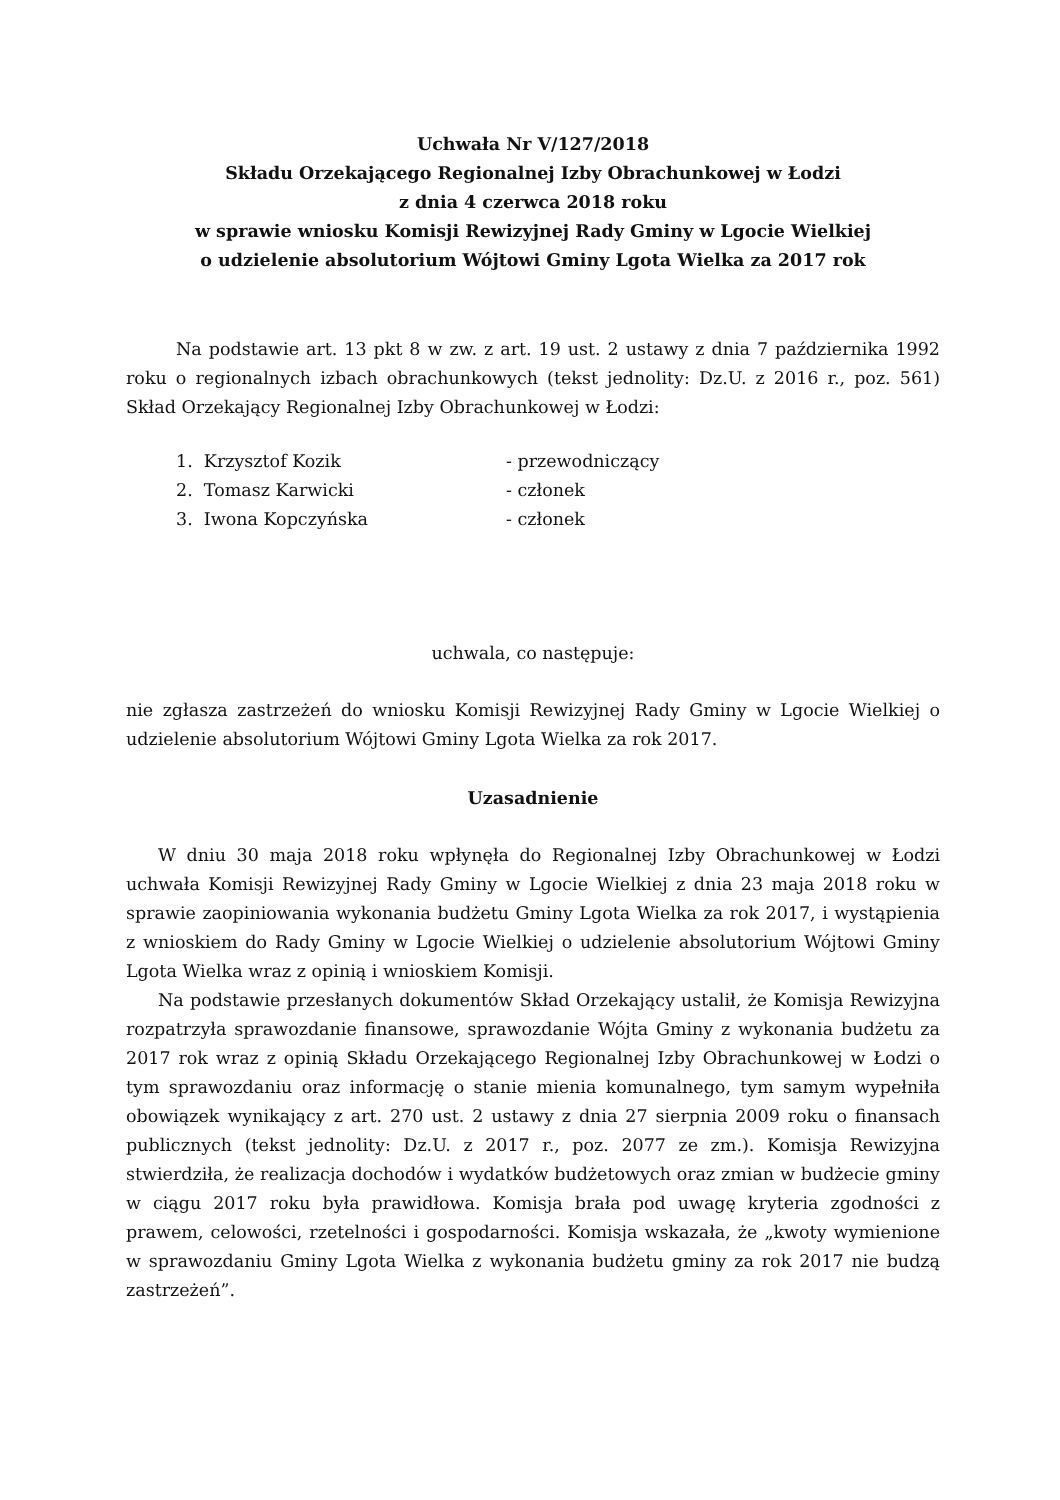Uchwała Nr V/127/2018
Składu Orzekającego Regionalnej Izby Obrachunkowej w Łodzi
z dnia 4 czerwca 2018 roku
w sprawie wniosku Komisji Rewizyjnej Rady Gminy w Lgocie Wielkiej
o udzielenie absolutorium Wójtowi Gminy Lgota Wielka za 2017 rok
Na podstawie art. 13 pkt 8 w zw. z art. 19 ust. 2 ustawy z dnia 7 października 1992 roku o regionalnych izbach obrachunkowych (tekst jednolity: Dz.U. z 2016 r., poz. 561) Skład Orzekający Regionalnej Izby Obrachunkowej w Łodzi:
1. Krzysztof Kozik - przewodniczący
2. Tomasz Karwicki - członek
3. Iwona Kopczyńska - członek
uchwala, co następuje:
nie zgłasza zastrzeżeń do wniosku Komisji Rewizyjnej Rady Gminy w Lgocie Wielkiej o udzielenie absolutorium Wójtowi Gminy Lgota Wielka za rok 2017.
Uzasadnienie
W dniu 30 maja 2018 roku wpłynęła do Regionalnej Izby Obrachunkowej w Łodzi uchwała Komisji Rewizyjnej Rady Gminy w Lgocie Wielkiej z dnia 23 maja 2018 roku w sprawie zaopiniowania wykonania budżetu Gminy Lgota Wielka za rok 2017, i wystąpienia z wnioskiem do Rady Gminy w Lgocie Wielkiej o udzielenie absolutorium Wójtowi Gminy Lgota Wielka wraz z opinią i wnioskiem Komisji.
Na podstawie przesłanych dokumentów Skład Orzekający ustalił, że Komisja Rewizyjna rozpatrzyła sprawozdanie finansowe, sprawozdanie Wójta Gminy z wykonania budżetu za 2017 rok wraz z opinią Składu Orzekającego Regionalnej Izby Obrachunkowej w Łodzi o tym sprawozdaniu oraz informację o stanie mienia komunalnego, tym samym wypełniła obowiązek wynikający z art. 270 ust. 2 ustawy z dnia 27 sierpnia 2009 roku o finansach publicznych (tekst jednolity: Dz.U. z 2017 r., poz. 2077 ze zm.). Komisja Rewizyjna stwierdziła, że realizacja dochodów i wydatków budżetowych oraz zmian w budżecie gminy w ciągu 2017 roku była prawidłowa. Komisja brała pod uwagę kryteria zgodności z prawem, celowości, rzetelności i gospodarności. Komisja wskazała, że „kwoty wymienione w sprawozdaniu Gminy Lgota Wielka z wykonania budżetu gminy za rok 2017 nie budzą zastrzeżeń”.